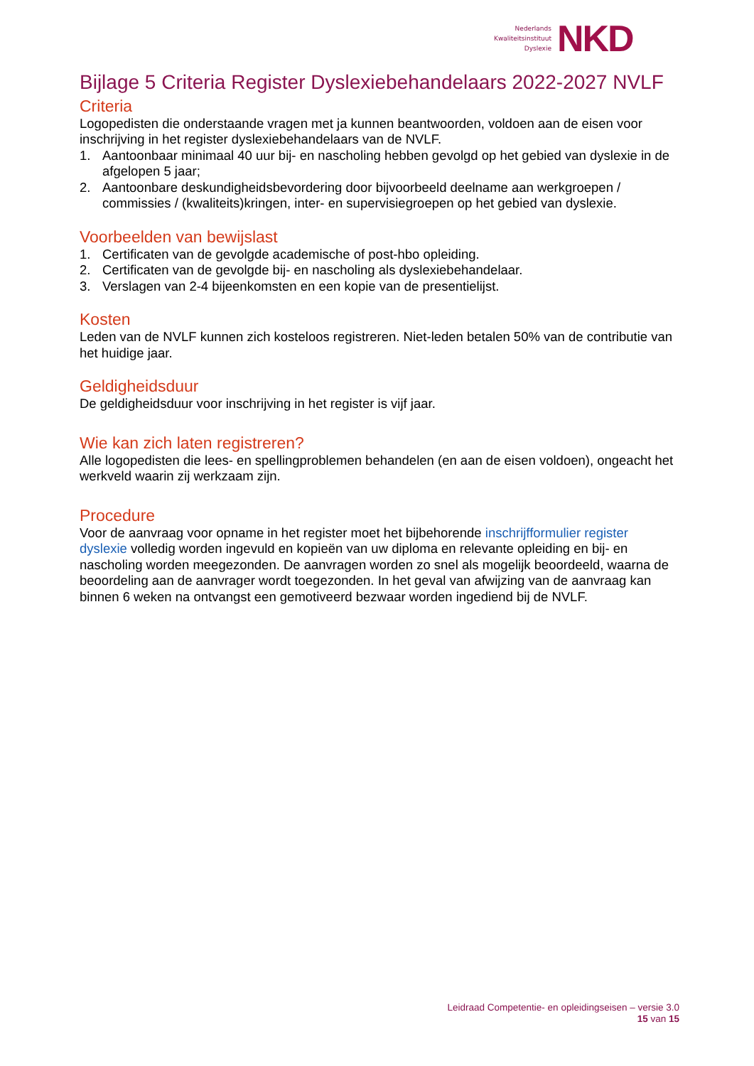Nederlands
Kwaliteitsinstituut
Dyslexie
NKD
Bijlage 5 Criteria Register Dyslexiebehandelaars 2022-2027 NVLF
Criteria
Logopedisten die onderstaande vragen met ja kunnen beantwoorden, voldoen aan de eisen voor inschrijving in het register dyslexiebehandelaars van de NVLF.
1. Aantoonbaar minimaal 40 uur bij- en nascholing hebben gevolgd op het gebied van dyslexie in de afgelopen 5 jaar;
2. Aantoonbare deskundigheidsbevordering door bijvoorbeeld deelname aan werkgroepen / commissies / (kwaliteits)kringen, inter- en supervisiegroepen op het gebied van dyslexie.
Voorbeelden van bewijslast
1. Certificaten van de gevolgde academische of post-hbo opleiding.
2. Certificaten van de gevolgde bij- en nascholing als dyslexiebehandelaar.
3. Verslagen van 2-4 bijeenkomsten en een kopie van de presentielijst.
Kosten
Leden van de NVLF kunnen zich kosteloos registreren. Niet-leden betalen 50% van de contributie van het huidige jaar.
Geldigheidsduur
De geldigheidsduur voor inschrijving in het register is vijf jaar.
Wie kan zich laten registreren?
Alle logopedisten die lees- en spellingproblemen behandelen (en aan de eisen voldoen), ongeacht het werkveld waarin zij werkzaam zijn.
Procedure
Voor de aanvraag voor opname in het register moet het bijbehorende inschrijfformulier register dyslexie volledig worden ingevuld en kopieën van uw diploma en relevante opleiding en bij- en nascholing worden meegezonden. De aanvragen worden zo snel als mogelijk beoordeeld, waarna de beoordeling aan de aanvrager wordt toegezonden. In het geval van afwijzing van de aanvraag kan binnen 6 weken na ontvangst een gemotiveerd bezwaar worden ingediend bij de NVLF.
Leidraad Competentie- en opleidingseisen – versie 3.0
15 van 15